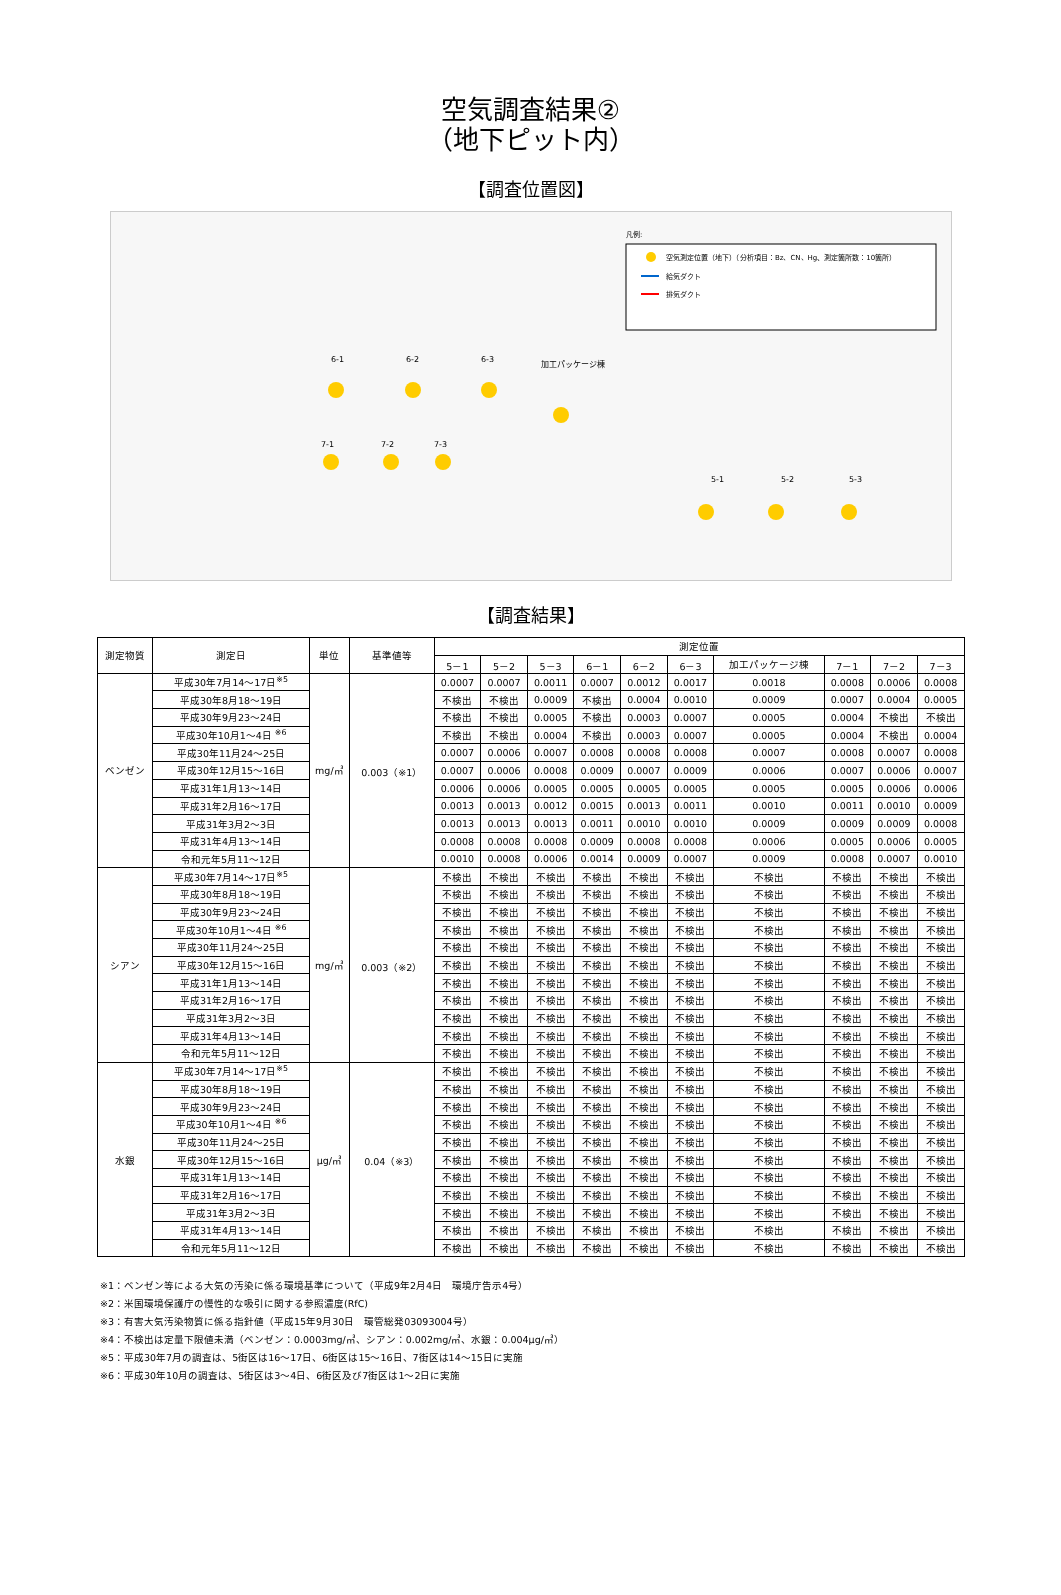空気調査結果②
（地下ピット内）
【調査位置図】
凡例:
空気測定位置（地下）（分析項目：Bz、CN、Hg、測定箇所数：10箇所）
給気ダクト
排気ダクト
6-1
6-2
6-3
加工パッケージ棟
7-1
7-2
7-3
5-1
5-2
5-3
【調査結果】
| 測定物質 | 測定日 | 単位 | 基準値等 | 測定位置 | | | | | | | | | |
| --- | --- | --- | --- | --- | --- | --- | --- | --- | --- | --- | --- | --- | --- |
| | | | | 5－1 | 5－2 | 5－3 | 6－1 | 6－2 | 6－3 | 加工パッケージ棟 | 7－1 | 7－2 | 7－3 |
| ベンゼン | 平成30年7月14～17日<sup>※5</sup> | mg/㎥ | 0.003（※1） | 0.0007 | 0.0007 | 0.0011 | 0.0007 | 0.0012 | 0.0017 | 0.0018 | 0.0008 | 0.0006 | 0.0008 |
| | 平成30年8月18～19日 | | | 不検出 | 不検出 | 0.0009 | 不検出 | 0.0004 | 0.0010 | 0.0009 | 0.0007 | 0.0004 | 0.0005 |
| | 平成30年9月23～24日 | | | 不検出 | 不検出 | 0.0005 | 不検出 | 0.0003 | 0.0007 | 0.0005 | 0.0004 | 不検出 | 不検出 |
| | 平成30年10月1～4日 <sup>※6</sup> | | | 不検出 | 不検出 | 0.0004 | 不検出 | 0.0003 | 0.0007 | 0.0005 | 0.0004 | 不検出 | 0.0004 |
| | 平成30年11月24～25日 | | | 0.0007 | 0.0006 | 0.0007 | 0.0008 | 0.0008 | 0.0008 | 0.0007 | 0.0008 | 0.0007 | 0.0008 |
| | 平成30年12月15～16日 | | | 0.0007 | 0.0006 | 0.0008 | 0.0009 | 0.0007 | 0.0009 | 0.0006 | 0.0007 | 0.0006 | 0.0007 |
| | 平成31年1月13～14日 | | | 0.0006 | 0.0006 | 0.0005 | 0.0005 | 0.0005 | 0.0005 | 0.0005 | 0.0005 | 0.0006 | 0.0006 |
| | 平成31年2月16～17日 | | | 0.0013 | 0.0013 | 0.0012 | 0.0015 | 0.0013 | 0.0011 | 0.0010 | 0.0011 | 0.0010 | 0.0009 |
| | 平成31年3月2～3日 | | | 0.0013 | 0.0013 | 0.0013 | 0.0011 | 0.0010 | 0.0010 | 0.0009 | 0.0009 | 0.0009 | 0.0008 |
| | 平成31年4月13～14日 | | | 0.0008 | 0.0008 | 0.0008 | 0.0009 | 0.0008 | 0.0008 | 0.0006 | 0.0005 | 0.0006 | 0.0005 |
| | 令和元年5月11～12日 | | | 0.0010 | 0.0008 | 0.0006 | 0.0014 | 0.0009 | 0.0007 | 0.0009 | 0.0008 | 0.0007 | 0.0010 |
| シアン | 平成30年7月14～17日<sup>※5</sup> | mg/㎥ | 0.003（※2） | 不検出 | 不検出 | 不検出 | 不検出 | 不検出 | 不検出 | 不検出 | 不検出 | 不検出 | 不検出 |
| | 平成30年8月18～19日 | | | 不検出 | 不検出 | 不検出 | 不検出 | 不検出 | 不検出 | 不検出 | 不検出 | 不検出 | 不検出 |
| | 平成30年9月23～24日 | | | 不検出 | 不検出 | 不検出 | 不検出 | 不検出 | 不検出 | 不検出 | 不検出 | 不検出 | 不検出 |
| | 平成30年10月1～4日 <sup>※6</sup> | | | 不検出 | 不検出 | 不検出 | 不検出 | 不検出 | 不検出 | 不検出 | 不検出 | 不検出 | 不検出 |
| | 平成30年11月24～25日 | | | 不検出 | 不検出 | 不検出 | 不検出 | 不検出 | 不検出 | 不検出 | 不検出 | 不検出 | 不検出 |
| | 平成30年12月15～16日 | | | 不検出 | 不検出 | 不検出 | 不検出 | 不検出 | 不検出 | 不検出 | 不検出 | 不検出 | 不検出 |
| | 平成31年1月13～14日 | | | 不検出 | 不検出 | 不検出 | 不検出 | 不検出 | 不検出 | 不検出 | 不検出 | 不検出 | 不検出 |
| | 平成31年2月16～17日 | | | 不検出 | 不検出 | 不検出 | 不検出 | 不検出 | 不検出 | 不検出 | 不検出 | 不検出 | 不検出 |
| | 平成31年3月2～3日 | | | 不検出 | 不検出 | 不検出 | 不検出 | 不検出 | 不検出 | 不検出 | 不検出 | 不検出 | 不検出 |
| | 平成31年4月13～14日 | | | 不検出 | 不検出 | 不検出 | 不検出 | 不検出 | 不検出 | 不検出 | 不検出 | 不検出 | 不検出 |
| | 令和元年5月11～12日 | | | 不検出 | 不検出 | 不検出 | 不検出 | 不検出 | 不検出 | 不検出 | 不検出 | 不検出 | 不検出 |
| 水銀 | 平成30年7月14～17日<sup>※5</sup> | μg/㎥ | 0.04（※3） | 不検出 | 不検出 | 不検出 | 不検出 | 不検出 | 不検出 | 不検出 | 不検出 | 不検出 | 不検出 |
| | 平成30年8月18～19日 | | | 不検出 | 不検出 | 不検出 | 不検出 | 不検出 | 不検出 | 不検出 | 不検出 | 不検出 | 不検出 |
| | 平成30年9月23～24日 | | | 不検出 | 不検出 | 不検出 | 不検出 | 不検出 | 不検出 | 不検出 | 不検出 | 不検出 | 不検出 |
| | 平成30年10月1～4日 <sup>※6</sup> | | | 不検出 | 不検出 | 不検出 | 不検出 | 不検出 | 不検出 | 不検出 | 不検出 | 不検出 | 不検出 |
| | 平成30年11月24～25日 | | | 不検出 | 不検出 | 不検出 | 不検出 | 不検出 | 不検出 | 不検出 | 不検出 | 不検出 | 不検出 |
| | 平成30年12月15～16日 | | | 不検出 | 不検出 | 不検出 | 不検出 | 不検出 | 不検出 | 不検出 | 不検出 | 不検出 | 不検出 |
| | 平成31年1月13～14日 | | | 不検出 | 不検出 | 不検出 | 不検出 | 不検出 | 不検出 | 不検出 | 不検出 | 不検出 | 不検出 |
| | 平成31年2月16～17日 | | | 不検出 | 不検出 | 不検出 | 不検出 | 不検出 | 不検出 | 不検出 | 不検出 | 不検出 | 不検出 |
| | 平成31年3月2～3日 | | | 不検出 | 不検出 | 不検出 | 不検出 | 不検出 | 不検出 | 不検出 | 不検出 | 不検出 | 不検出 |
| | 平成31年4月13～14日 | | | 不検出 | 不検出 | 不検出 | 不検出 | 不検出 | 不検出 | 不検出 | 不検出 | 不検出 | 不検出 |
| | 令和元年5月11～12日 | | | 不検出 | 不検出 | 不検出 | 不検出 | 不検出 | 不検出 | 不検出 | 不検出 | 不検出 | 不検出 |
※1：ベンゼン等による大気の汚染に係る環境基準について（平成9年2月4日　環境庁告示4号）
※2：米国環境保護庁の慢性的な吸引に関する参照濃度(RfC)
※3：有害大気汚染物質に係る指針値（平成15年9月30日　環管総発03093004号）
※4：不検出は定量下限値未満（ベンゼン：0.0003mg/㎥、シアン：0.002mg/㎥、水銀：0.004μg/㎥）
※5：平成30年7月の調査は、5街区は16～17日、6街区は15～16日、7街区は14～15日に実施
※6：平成30年10月の調査は、5街区は3～4日、6街区及び7街区は1～2日に実施